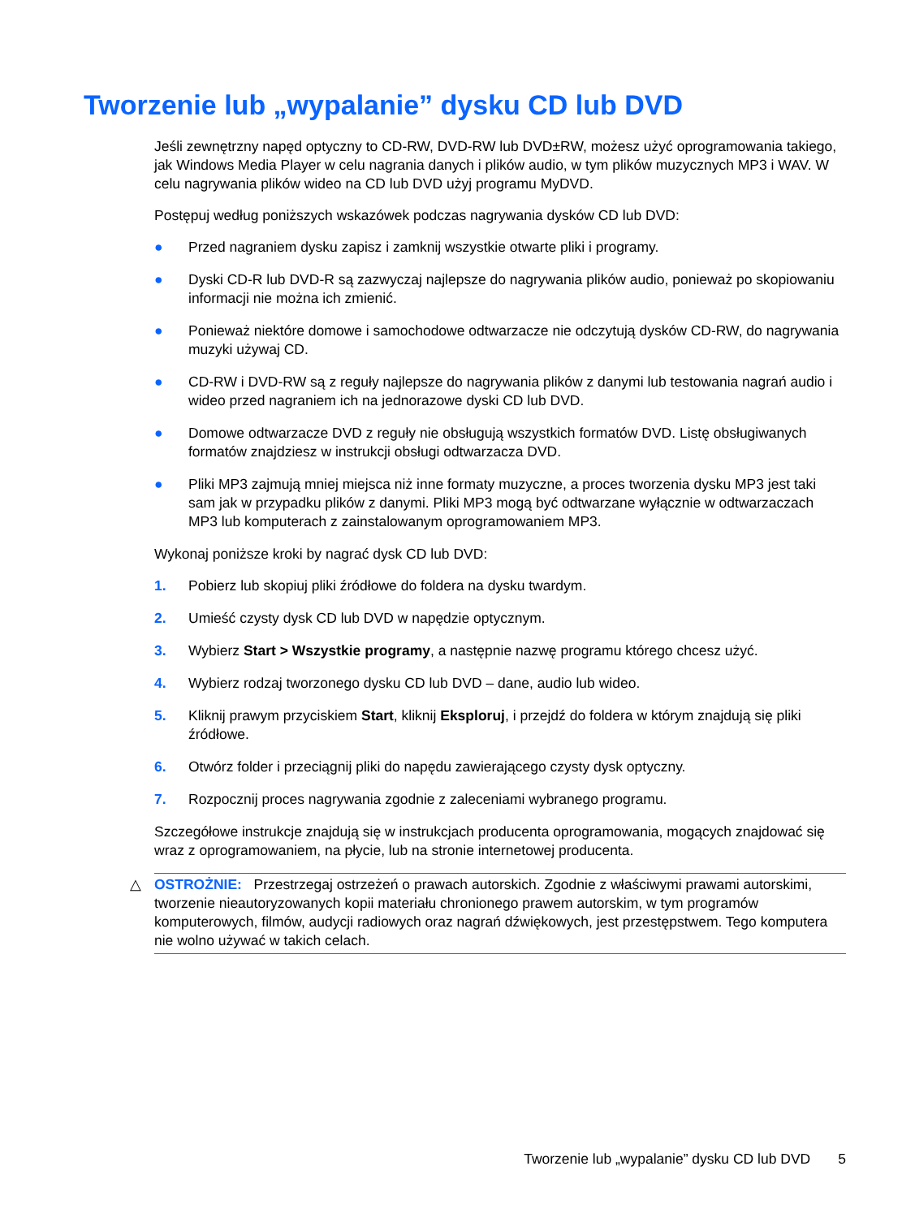Tworzenie lub „wypalanie” dysku CD lub DVD
Jeśli zewnętrzny napęd optyczny to CD-RW, DVD-RW lub DVD±RW, możesz użyć oprogramowania takiego, jak Windows Media Player w celu nagrania danych i plików audio, w tym plików muzycznych MP3 i WAV. W celu nagrywania plików wideo na CD lub DVD użyj programu MyDVD.
Postępuj według poniższych wskazówek podczas nagrywania dysków CD lub DVD:
● Przed nagraniem dysku zapisz i zamknij wszystkie otwarte pliki i programy.
● Dyski CD-R lub DVD-R są zazwyczaj najlepsze do nagrywania plików audio, ponieważ po skopiowaniu informacji nie można ich zmienić.
● Ponieważ niektóre domowe i samochodowe odtwarzacze nie odczytują dysków CD-RW, do nagrywania muzyki używaj CD.
● CD-RW i DVD-RW są z reguły najlepsze do nagrywania plików z danymi lub testowania nagrań audio i wideo przed nagraniem ich na jednorazowe dyski CD lub DVD.
● Domowe odtwarzacze DVD z reguły nie obsługują wszystkich formatów DVD. Listę obsługiwanych formatów znajdziesz w instrukcji obsługi odtwarzacza DVD.
● Pliki MP3 zajmują mniej miejsca niż inne formaty muzyczne, a proces tworzenia dysku MP3 jest taki sam jak w przypadku plików z danymi. Pliki MP3 mogą być odtwarzane wyłącznie w odtwarzaczach MP3 lub komputerach z zainstalowanym oprogramowaniem MP3.
Wykonaj poniższe kroki by nagrać dysk CD lub DVD:
1. Pobierz lub skopiuj pliki źródłowe do foldera na dysku twardym.
2. Umieść czysty dysk CD lub DVD w napędzie optycznym.
3. Wybierz Start > Wszystkie programy, a następnie nazwę programu którego chcesz użyć.
4. Wybierz rodzaj tworzonego dysku CD lub DVD – dane, audio lub wideo.
5. Kliknij prawym przyciskiem Start, kliknij Eksploruj, i przejdź do foldera w którym znajdują się pliki źródłowe.
6. Otwórz folder i przeciągnij pliki do napędu zawierającego czysty dysk optyczny.
7. Rozpocznij proces nagrywania zgodnie z zaleceniami wybranego programu.
Szczegółowe instrukcje znajdują się w instrukcjach producenta oprogramowania, mogących znajdować się wraz z oprogramowaniem, na płycie, lub na stronie internetowej producenta.
△ OSTROŻNIE: Przestrzegaj ostrzeżeń o prawach autorskich. Zgodnie z właściwymi prawami autorskimi, tworzenie nieautoryzowanych kopii materiału chronionego prawem autorskim, w tym programów komputerowych, filmów, audycji radiowych oraz nagrań dźwiękowych, jest przestępstwem. Tego komputera nie wolno używać w takich celach.
Tworzenie lub „wypalanie” dysku CD lub DVD 5